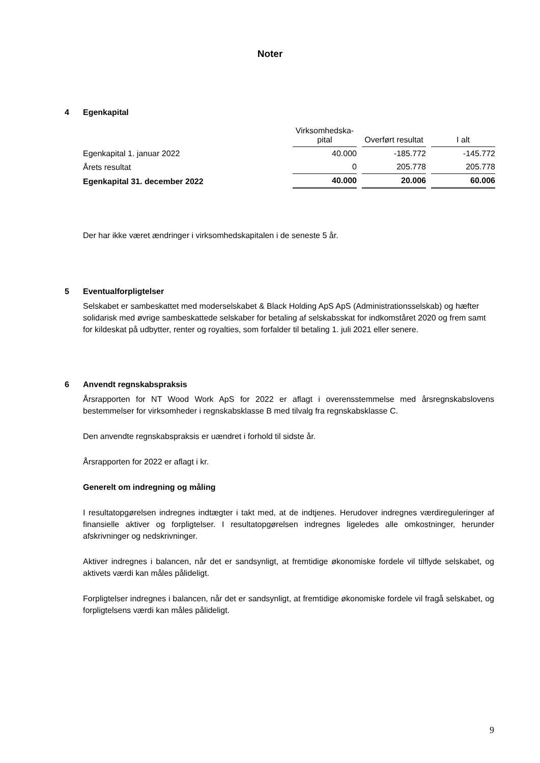Noter
4 Egenkapital
| | Virksomhedska- pital | Overført resultat | I alt |
| --- | --- | --- | --- |
| Egenkapital 1. januar 2022 | 40.000 | -185.772 | -145.772 |
| Årets resultat | 0 | 205.778 | 205.778 |
| Egenkapital 31. december 2022 | 40.000 | 20.006 | 60.006 |
Der har ikke været ændringer i virksomhedskapitalen i de seneste 5 år.
5 Eventualforpligtelser
Selskabet er sambeskattet med moderselskabet & Black Holding ApS ApS (Administrationsselskab) og hæfter solidarisk med øvrige sambeskattede selskaber for betaling af selskabsskat for indkomståret 2020 og frem samt for kildeskat på udbytter, renter og royalties, som forfalder til betaling 1. juli 2021 eller senere.
6 Anvendt regnskabspraksis
Årsrapporten for NT Wood Work ApS for 2022 er aflagt i overensstemmelse med årsregnskabslovens bestemmelser for virksomheder i regnskabsklasse B med tilvalg fra regnskabsklasse C.
Den anvendte regnskabspraksis er uændret i forhold til sidste år.
Årsrapporten for 2022 er aflagt i kr.
Generelt om indregning og måling
I resultatopgørelsen indregnes indtægter i takt med, at de indtjenes. Herudover indregnes værdireguleringer af finansielle aktiver og forpligtelser. I resultatopgørelsen indregnes ligeledes alle omkostninger, herunder afskrivninger og nedskrivninger.
Aktiver indregnes i balancen, når det er sandsynligt, at fremtidige økonomiske fordele vil tilflyde selskabet, og aktivets værdi kan måles pålideligt.
Forpligtelser indregnes i balancen, når det er sandsynligt, at fremtidige økonomiske fordele vil fragå selskabet, og forpligtelsens værdi kan måles pålideligt.
9